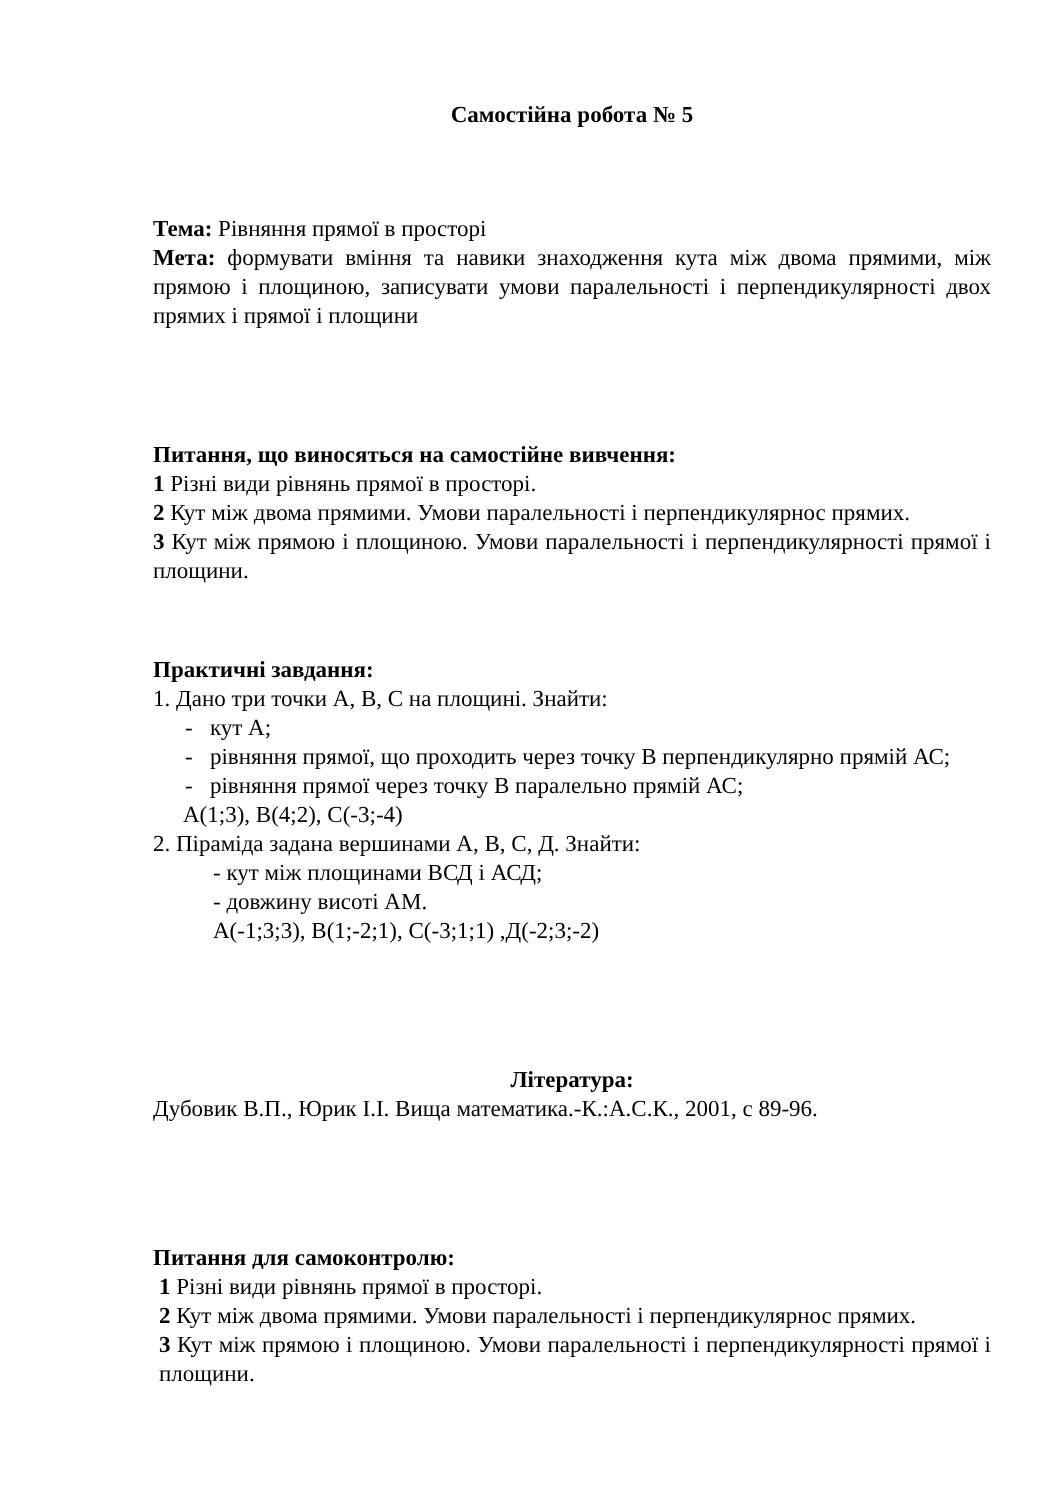Самостійна робота № 5
Тема: Рівняння прямої в просторі
Мета: формувати вміння та навики знаходження кута між двома прямими, між прямою і площиною, записувати умови паралельності і перпендикулярності двох прямих і прямої і площини
Питання, що виносяться на самостійне вивчення:
1 Різні види рівнянь прямої в просторі.
2 Кут між двома прямими. Умови паралельності і перпендикулярнос прямих.
3 Кут між прямою і площиною. Умови паралельності і перпендикулярності прямої і площини.
Практичні завдання:
1. Дано три точки А, В, С на площині. Знайти:
- кут А;
- рівняння прямої, що проходить через точку В перпендикулярно прямій АС;
- рівняння прямої через точку В паралельно прямій АС;
А(1;3), В(4;2), С(-3;-4)
2. Піраміда задана вершинами А, В, С, Д. Знайти:
- кут між площинами ВСД і АСД;
- довжину висоті АМ.
А(-1;3;3), В(1;-2;1), С(-3;1;1) ,Д(-2;3;-2)
Література:
Дубовик В.П., Юрик І.І. Вища математика.-К.:А.С.К., 2001, с 89-96.
Питання для самоконтролю:
1 Різні види рівнянь прямої в просторі.
2 Кут між двома прямими. Умови паралельності і перпендикулярнос прямих.
3 Кут між прямою і площиною. Умови паралельності і перпендикулярності прямої і площини.